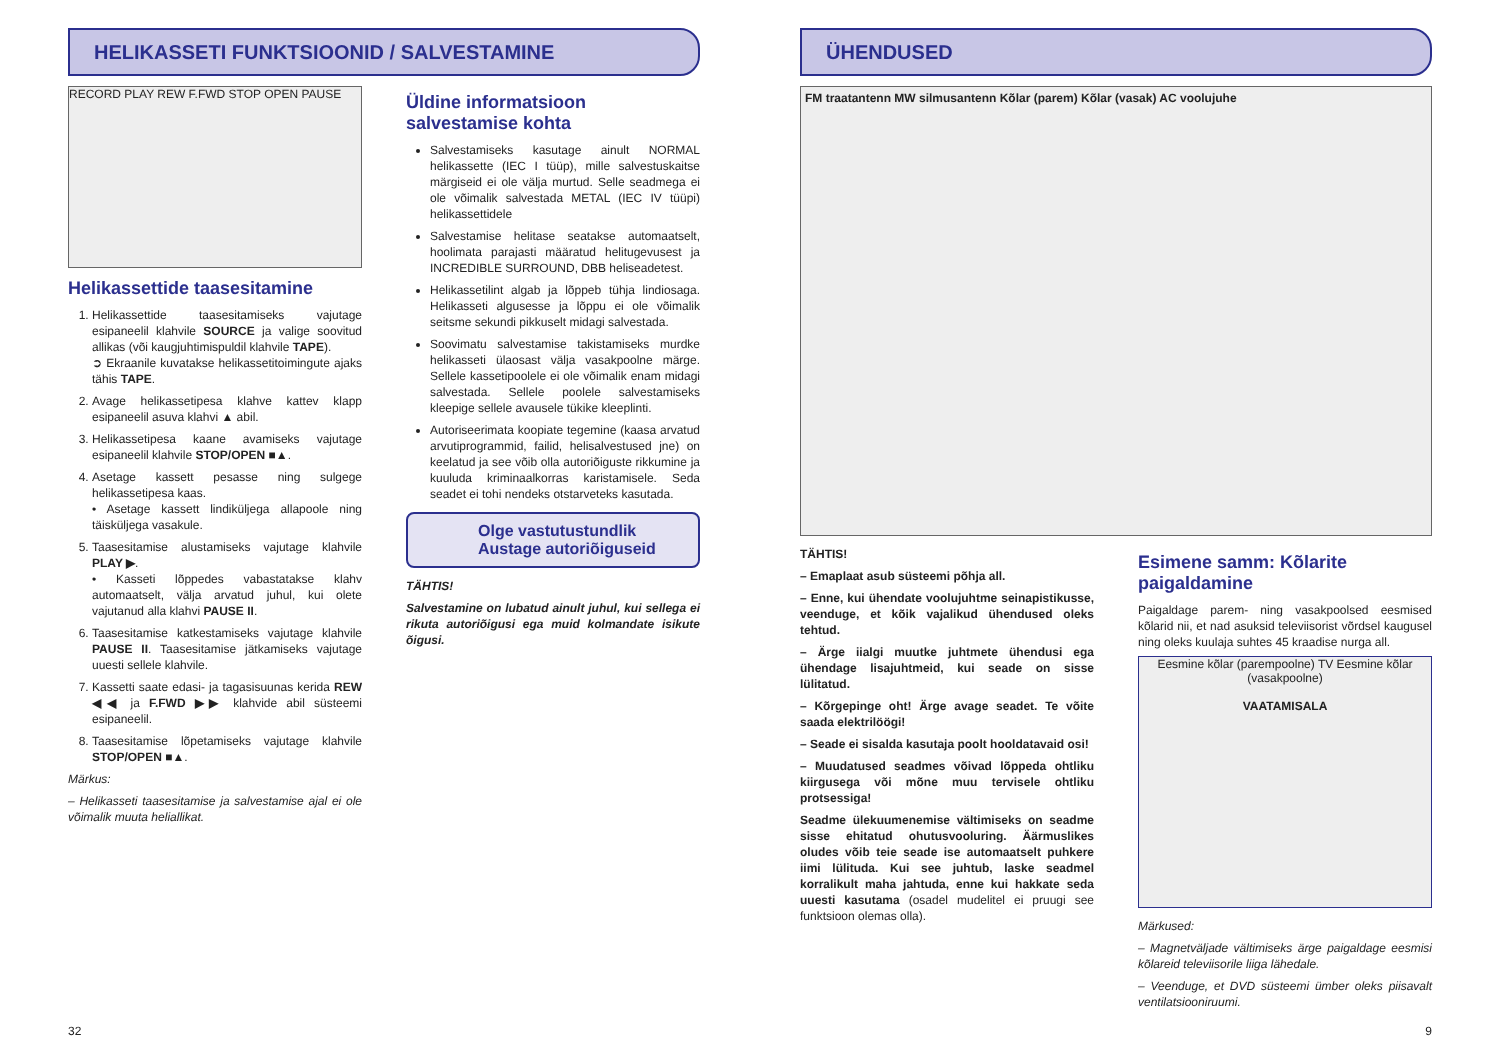HELIKASSETI FUNKTSIOONID / SALVESTAMINE
RECORD PLAY REW F.FWD STOP OPEN PAUSE
Helikassettide taasesitamine
1. Helikassettide taasesitamiseks vajutage esipaneelil klahvile SOURCE ja valige soovitud allikas (või kaugjuhtimispuldil klahvile TAPE).
➲ Ekraanile kuvatakse helikassetitoimingute ajaks tähis TAPE.
2. Avage helikassetipesa klahve kattev klapp esipaneelil asuva klahvi ▲ abil.
3. Helikassetipesa kaane avamiseks vajutage esipaneelil klahvile STOP/OPEN ■▲.
4. Asetage kassett pesasse ning sulgege helikassetipesa kaas.
• Asetage kassett lindiküljega allapoole ning täisküljega vasakule.
5. Taasesitamise alustamiseks vajutage klahvile PLAY ▶.
• Kasseti lõppedes vabastatakse klahv automaatselt, välja arvatud juhul, kui olete vajutanud alla klahvi PAUSE II.
6. Taasesitamise katkestamiseks vajutage klahvile PAUSE II. Taasesitamise jätkamiseks vajutage uuesti sellele klahvile.
7. Kassetti saate edasi- ja tagasisuunas kerida REW ◀◀ ja F.FWD ▶▶ klahvide abil süsteemi esipaneelil.
8. Taasesitamise lõpetamiseks vajutage klahvile STOP/OPEN ■▲.
Märkus:
– Helikasseti taasesitamise ja salvestamise ajal ei ole võimalik muuta heliallikat.
Üldine informatsioon salvestamise kohta
Salvestamiseks kasutage ainult NORMAL helikassette (IEC I tüüp), mille salvestuskaitse märgiseid ei ole välja murtud. Selle seadmega ei ole võimalik salvestada METAL (IEC IV tüüpi) helikassettidele
Salvestamise helitase seatakse automaatselt, hoolimata parajasti määratud helitugevusest ja INCREDIBLE SURROUND, DBB heliseadetest.
Helikassetilint algab ja lõppeb tühja lindiosaga. Helikasseti algusesse ja lõppu ei ole võimalik seitsme sekundi pikkuselt midagi salvestada.
Soovimatu salvestamise takistamiseks murdke helikasseti ülaosast välja vasakpoolne märge. Sellele kassetipoolele ei ole võimalik enam midagi salvestada. Sellele poolele salvestamiseks kleepige sellele avausele tükike kleeplinti.
Autoriseerimata koopiate tegemine (kaasa arvatud arvutiprogrammid, failid, helisalvestused jne) on keelatud ja see võib olla autoriõiguste rikkumine ja kuuluda kriminaalkorras karistamisele. Seda seadet ei tohi nendeks otstarveteks kasutada.
Olge vastutustundlik
Austage autoriõiguseid
TÄHTIS!
Salvestamine on lubatud ainult juhul, kui sellega ei rikuta autoriõigusi ega muid kolmandate isikute õigusi.
ÜHENDUSED
FM traatantenn MW silmusantenn Kõlar (parem) Kõlar (vasak) AC voolujuhe
TÄHTIS!
– Emaplaat asub süsteemi põhja all.
– Enne, kui ühendate voolujuhtme seinapistikusse, veenduge, et kõik vajalikud ühendused oleks tehtud.
– Ärge iialgi muutke juhtmete ühendusi ega ühendage lisajuhtmeid, kui seade on sisse lülitatud.
– Kõrgepinge oht! Ärge avage seadet. Te võite saada elektrilöögi!
– Seade ei sisalda kasutaja poolt hooldatavaid osi!
– Muudatused seadmes võivad lõppeda ohtliku kiirgusega või mõne muu tervisele ohtliku protsessiga!
Seadme ülekuumenemise vältimiseks on seadme sisse ehitatud ohutusvooluring. Äärmuslikes oludes võib teie seade ise automaatselt puhkere iimi lülituda. Kui see juhtub, laske seadmel korralikult maha jahtuda, enne kui hakkate seda uuesti kasutama (osadel mudelitel ei pruugi see funktsioon olemas olla).
Esimene samm: Kõlarite paigaldamine
Paigaldage parem- ning vasakpoolsed eesmised kõlarid nii, et nad asuksid televiisorist võrdsel kaugusel ning oleks kuulaja suhtes 45 kraadise nurga all.
Eesmine kõlar (parempoolne) TV Eesmine kõlar (vasakpoolne)
VAATAMISALA
Märkused:
– Magnetväljade vältimiseks ärge paigaldage eesmisi kõlareid televiisorile liiga lähedale.
– Veenduge, et DVD süsteemi ümber oleks piisavalt ventilatsiooniruumi.
32 9